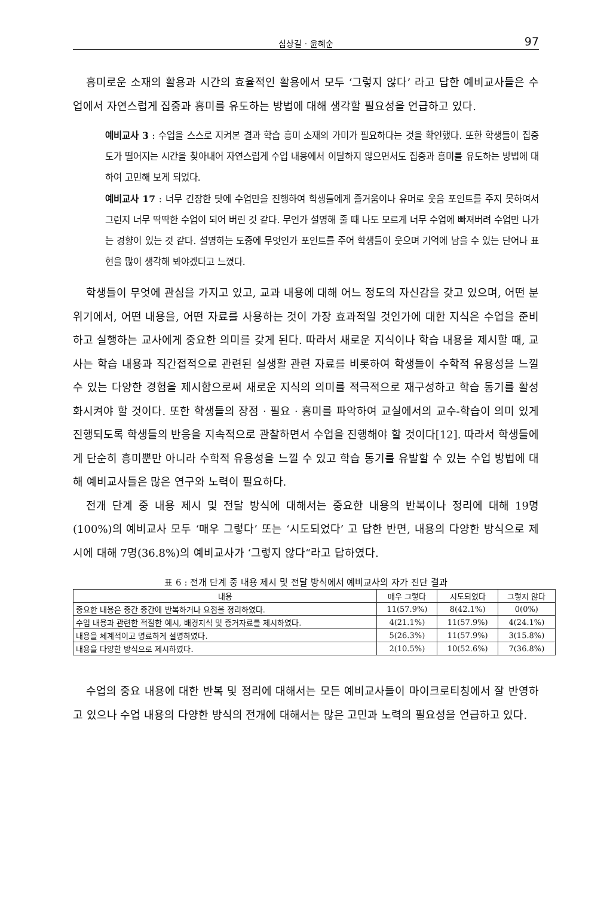심상길 · 윤혜순 97
흥미로운 소재의 활용과 시간의 효율적인 활용에서 모두 ‘그렇지 않다’ 라고 답한 예비교사들은 수업에서 자연스럽게 집중과 흥미를 유도하는 방법에 대해 생각할 필요성을 언급하고 있다.
예비교사 3 : 수업을 스스로 지켜본 결과 학습 흥미 소재의 가미가 필요하다는 것을 확인했다. 또한 학생들이 집중도가 떨어지는 시간을 찾아내어 자연스럽게 수업 내용에서 이탈하지 않으면서도 집중과 흥미를 유도하는 방법에 대하여 고민해 보게 되었다.
예비교사 17 : 너무 긴장한 탓에 수업만을 진행하여 학생들에게 즐거움이나 유머로 웃음 포인트를 주지 못하여서 그런지 너무 딱딱한 수업이 되어 버린 것 같다. 무언가 설명해 줄 때 나도 모르게 너무 수업에 빠져버려 수업만 나가는 경향이 있는 것 같다. 설명하는 도중에 무엇인가 포인트를 주어 학생들이 웃으며 기억에 남을 수 있는 단어나 표현을 많이 생각해 봐야겠다고 느꼈다.
학생들이 무엇에 관심을 가지고 있고, 교과 내용에 대해 어느 정도의 자신감을 갖고 있으며, 어떤 분위기에서, 어떤 내용을, 어떤 자료를 사용하는 것이 가장 효과적일 것인가에 대한 지식은 수업을 준비하고 실행하는 교사에게 중요한 의미를 갖게 된다. 따라서 새로운 지식이나 학습 내용을 제시할 때, 교사는 학습 내용과 직간접적으로 관련된 실생활 관련 자료를 비롯하여 학생들이 수학적 유용성을 느낄 수 있는 다양한 경험을 제시함으로써 새로운 지식의 의미를 적극적으로 재구성하고 학습 동기를 활성화시켜야 할 것이다. 또한 학생들의 장점 · 필요 · 흥미를 파악하여 교실에서의 교수-학습이 의미 있게 진행되도록 학생들의 반응을 지속적으로 관찰하면서 수업을 진행해야 할 것이다[12]. 따라서 학생들에게 단순히 흥미뿐만 아니라 수학적 유용성을 느낄 수 있고 학습 동기를 유발할 수 있는 수업 방법에 대해 예비교사들은 많은 연구와 노력이 필요하다.
전개 단계 중 내용 제시 및 전달 방식에 대해서는 중요한 내용의 반복이나 정리에 대해 19명(100%)의 예비교사 모두 ‘매우 그렇다’ 또는 ‘시도되었다’ 고 답한 반면, 내용의 다양한 방식으로 제시에 대해 7명(36.8%)의 예비교사가 ‘그렇지 않다“라고 답하였다.
표 6 : 전개 단계 중 내용 제시 및 전달 방식에서 예비교사의 자가 진단 결과
| 내용 | 매우 그렇다 | 시도되었다 | 그렇지 않다 |
| --- | --- | --- | --- |
| 중요한 내용은 중간 중간에 반복하거나 요점을 정리하였다. | 11(57.9%) | 8(42.1%) | 0(0%) |
| 수업 내용과 관련한 적절한 예시, 배경지식 및 증거자료를 제시하였다. | 4(21.1%) | 11(57.9%) | 4(24.1%) |
| 내용을 체계적이고 명료하게 설명하였다. | 5(26.3%) | 11(57.9%) | 3(15.8%) |
| 내용을 다양한 방식으로 제시하였다. | 2(10.5%) | 10(52.6%) | 7(36.8%) |
수업의 중요 내용에 대한 반복 및 정리에 대해서는 모든 예비교사들이 마이크로티칭에서 잘 반영하고 있으나 수업 내용의 다양한 방식의 전개에 대해서는 많은 고민과 노력의 필요성을 언급하고 있다.